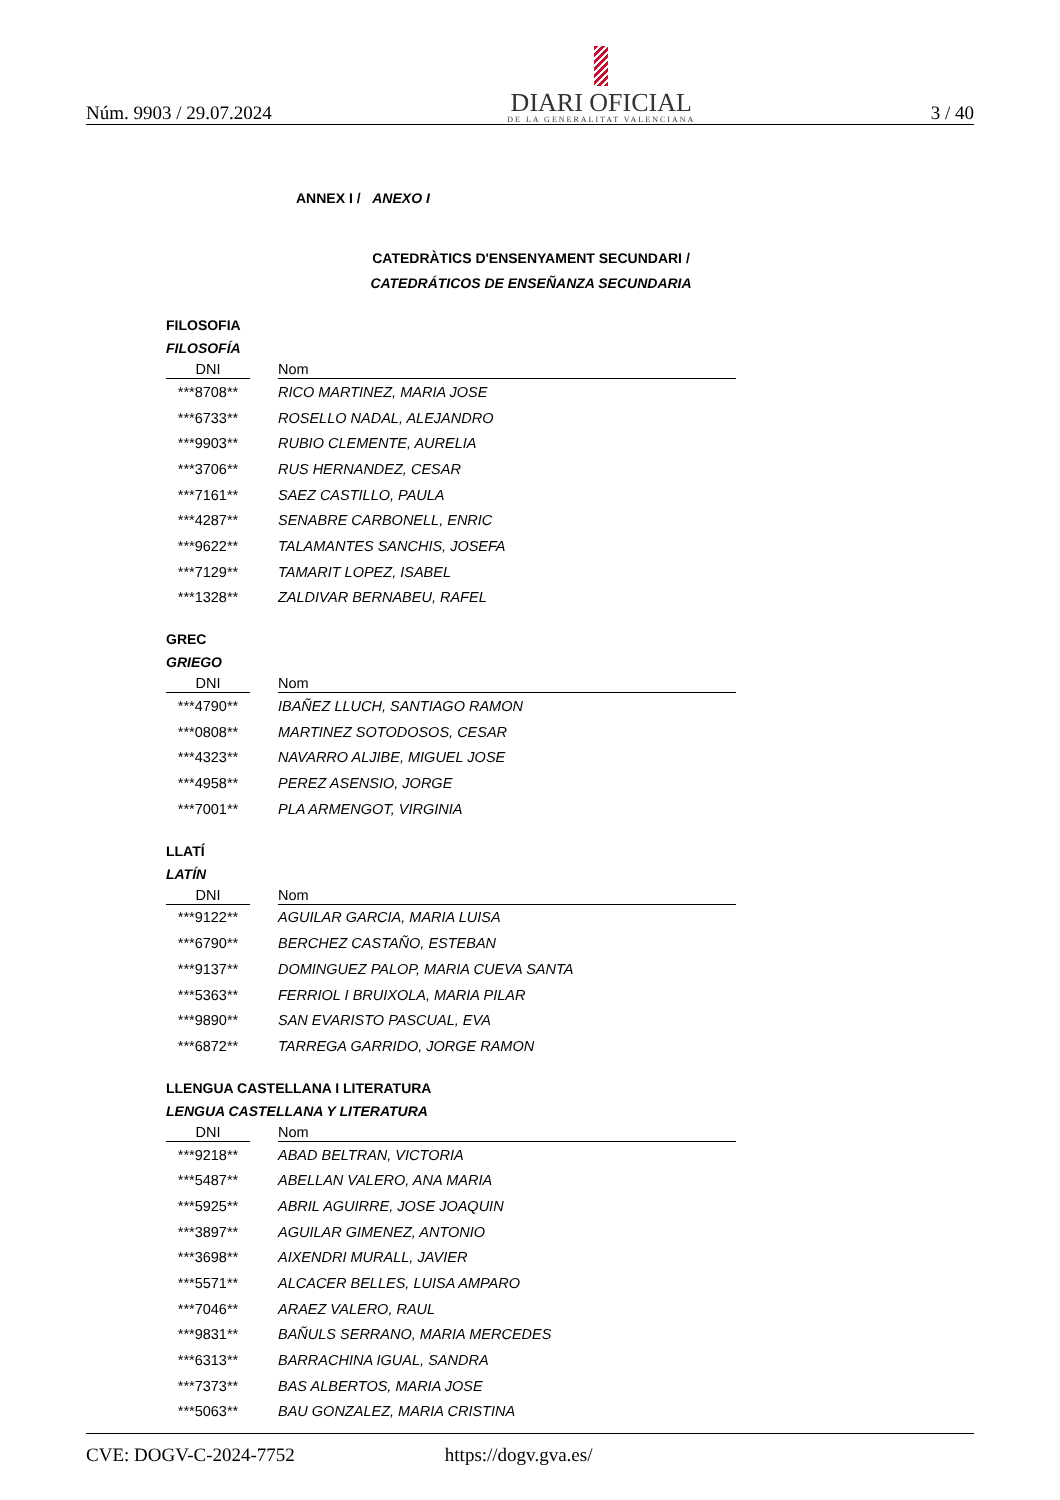Núm. 9903 / 29.07.2024
DIARI OFICIAL
DE LA GENERALITAT VALENCIANA
3 / 40
ANNEX I / ANEXO I
CATEDRÀTICS D'ENSENYAMENT SECUNDARI /
CATEDRÁTICOS DE ENSEÑANZA SECUNDARIA
FILOSOFIA
FILOSOFÍA
| DNI | | Nom |
| --- | --- | --- |
| ***8708** | | RICO MARTINEZ, MARIA JOSE |
| ***6733** | | ROSELLO NADAL, ALEJANDRO |
| ***9903** | | RUBIO CLEMENTE, AURELIA |
| ***3706** | | RUS HERNANDEZ, CESAR |
| ***7161** | | SAEZ CASTILLO, PAULA |
| ***4287** | | SENABRE CARBONELL, ENRIC |
| ***9622** | | TALAMANTES SANCHIS, JOSEFA |
| ***7129** | | TAMARIT LOPEZ, ISABEL |
| ***1328** | | ZALDIVAR BERNABEU, RAFEL |
GREC
GRIEGO
| DNI | | Nom |
| --- | --- | --- |
| ***4790** | | IBAÑEZ LLUCH, SANTIAGO RAMON |
| ***0808** | | MARTINEZ SOTODOSOS, CESAR |
| ***4323** | | NAVARRO ALJIBE, MIGUEL JOSE |
| ***4958** | | PEREZ ASENSIO, JORGE |
| ***7001** | | PLA ARMENGOT, VIRGINIA |
LLATÍ
LATÍN
| DNI | | Nom |
| --- | --- | --- |
| ***9122** | | AGUILAR GARCIA, MARIA LUISA |
| ***6790** | | BERCHEZ CASTAÑO, ESTEBAN |
| ***9137** | | DOMINGUEZ PALOP, MARIA CUEVA SANTA |
| ***5363** | | FERRIOL I BRUIXOLA, MARIA PILAR |
| ***9890** | | SAN EVARISTO PASCUAL, EVA |
| ***6872** | | TARREGA GARRIDO, JORGE RAMON |
LLENGUA CASTELLANA I LITERATURA
LENGUA CASTELLANA Y LITERATURA
| DNI | | Nom |
| --- | --- | --- |
| ***9218** | | ABAD BELTRAN, VICTORIA |
| ***5487** | | ABELLAN VALERO, ANA MARIA |
| ***5925** | | ABRIL AGUIRRE, JOSE JOAQUIN |
| ***3897** | | AGUILAR GIMENEZ, ANTONIO |
| ***3698** | | AIXENDRI MURALL, JAVIER |
| ***5571** | | ALCACER BELLES, LUISA AMPARO |
| ***7046** | | ARAEZ VALERO, RAUL |
| ***9831** | | BAÑULS SERRANO, MARIA MERCEDES |
| ***6313** | | BARRACHINA IGUAL, SANDRA |
| ***7373** | | BAS ALBERTOS, MARIA JOSE |
| ***5063** | | BAU GONZALEZ, MARIA CRISTINA |
CVE: DOGV-C-2024-7752 https://dogv.gva.es/